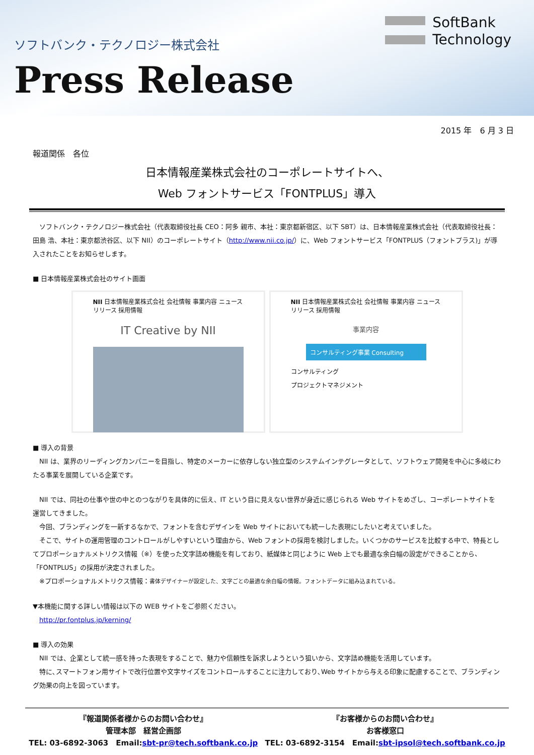ソフトバンク・テクノロジー株式会社
Press Release
SoftBank
Technology
2015 年　6 月 3 日
報道関係　各位
日本情報産業株式会社のコーポレートサイトへ、
Web フォントサービス「FONTPLUS」導入
　ソフトバンク・テクノロジー株式会社（代表取締役社長 CEO：阿多 親市、本社：東京都新宿区、以下 SBT）は、日本情報産業株式会社（代表取締役社長：田島 浩、本社：東京都渋谷区、以下 NII）のコーポレートサイト（http://www.nii.co.jp/）に、Web フォントサービス「FONTPLUS（フォントプラス)」が導入されたことをお知らせします。
■ 日本情報産業株式会社のサイト画面
NII 日本情報産業株式会社 会社情報 事業内容 ニュースリリース 採用情報
IT Creative by NII
NII 日本情報産業株式会社 会社情報 事業内容 ニュースリリース 採用情報
事業内容
コンサルティング事業 Consulting
コンサルティング
プロジェクトマネジメント
■ 導入の背景
　NII は、業界のリーディングカンパニーを目指し、特定のメーカーに依存しない独立型のシステムインテグレータとして、ソフトウェア開発を中心に多岐にわたる事業を展開している企業です。
　NII では、同社の仕事や世の中とのつながりを具体的に伝え、IT という目に見えない世界が身近に感じられる Web サイトをめざし、コーポレートサイトを運営してきました。
　今回、ブランディングを一新するなかで、フォントを含むデザインを Web サイトにおいても統一した表現にしたいと考えていました。
　そこで、サイトの運用管理のコントロールがしやすいという理由から、Web フォントの採用を検討しました。いくつかのサービスを比較する中で、特長としてプロポーショナルメトリクス情報（※）を使った文字詰め機能を有しており、紙媒体と同じように Web 上でも最適な余白幅の設定ができることから、「FONTPLUS」の採用が決定されました。
　※プロポーショナルメトリクス情報：書体デザイナーが設定した、文字ごとの最適な余白幅の情報。フォントデータに組み込まれている。
▼本機能に関する詳しい情報は以下の WEB サイトをご参照ください。
　http://pr.fontplus.jp/kerning/
■ 導入の効果
　NII では、企業として統一感を持った表現をすることで、魅力や信頼性を訴求しようという狙いから、文字詰め機能を活用しています。
　特に､スマートフォン用サイトで改行位置や文字サイズをコントロールすることに注力しており､Web サイトから与える印象に配慮することで、ブランディング効果の向上を図っています。
『報道関係者様からのお問い合わせ』
管理本部　経営企画部
TEL: 03-6892-3063　Email:sbt-pr@tech.softbank.co.jp
『お客様からのお問い合わせ』
お客様窓口
TEL: 03-6892-3154　Email:sbt-ipsol@tech.softbank.co.jp